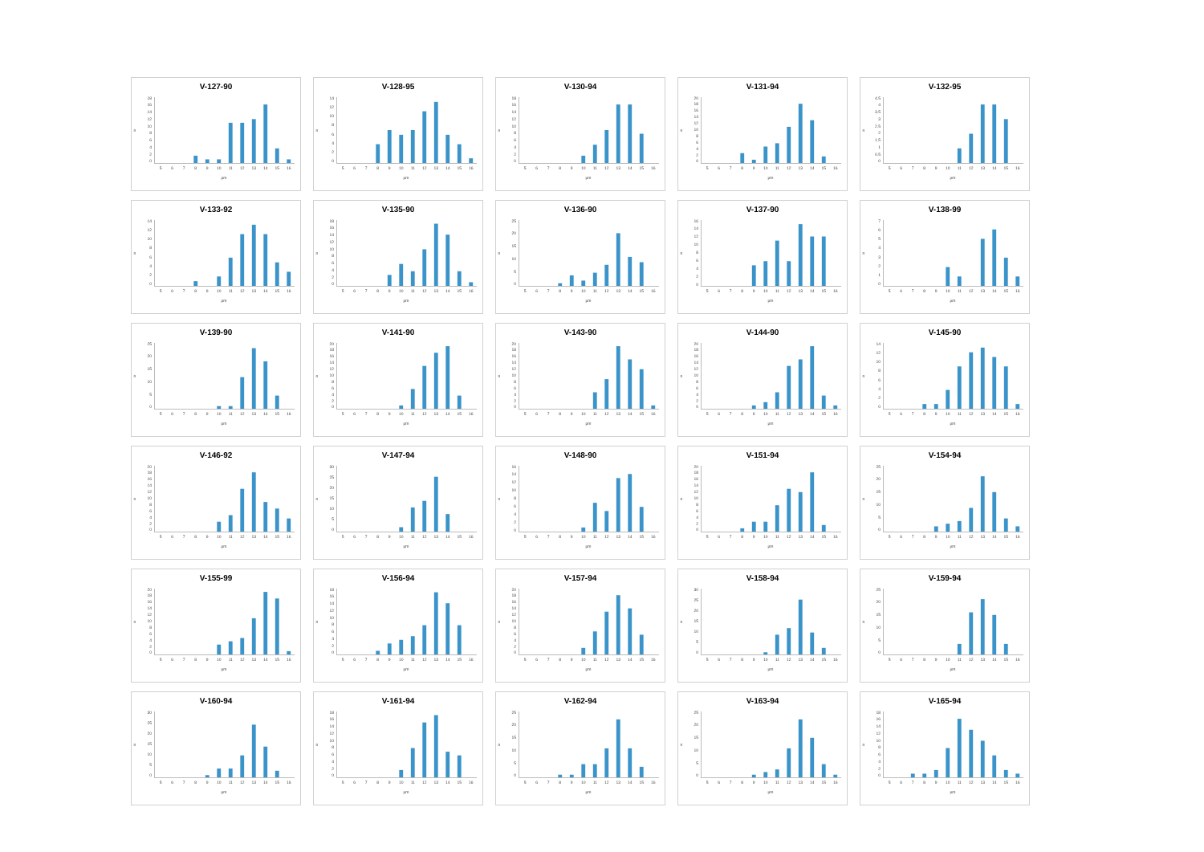V-127-90
n
18
16
14
12
10
86420
56789 10 11 12 13 14 15 16
µm
V-128-95
n
14
12
10
86420
56789 10 11 12 13 14 15 16
µm
V-130-94
n
18
16
14
12
10
86420
56789 10 11 12 13 14 15 16
µm
V-131-94
n
20
18
16
14
12
10
86420
56789 10 11 12 13 14 15 16
µm
V-132-95
n
4.5
4
3.5
3
2.5
2
1.5
1
0.5
0
56789 10 11 12 13 14 15 16
µm
V-133-92
n
14
12
10
86420
56789 10 11 12 13 14 15 16
µm
V-135-90
n
18
16
14
12
10
86420
56789 10 11 12 13 14 15 16
µm
V-136-90
n
25
20
15
10
50
56789 10 11 12 13 14 15 16
µm
V-137-90
n
16
14
12
10
86420
56789 10 11 12 13 14 15 16
µm
V-138-99
n
76543210
56789 10 11 12 13 14 15 16
µm
V-139-90
n
25
20
15
10
50
56789 10 11 12 13 14 15 16
µm
V-141-90
n
20
18
16
14
12
10
86420
56789 10 11 12 13 14 15 16
µm
V-143-90
n
20
18
16
14
12
10
86420
56789 10 11 12 13 14 15 16
µm
V-144-90
n
20
18
16
14
12
10
86420
56789 10 11 12 13 14 15 16
µm
V-145-90
n
14
12
10
86420
56789 10 11 12 13 14 15 16
µm
V-146-92
n
20
18
16
14
12
10
86420
56789 10 11 12 13 14 15 16
µm
V-147-94
n
30
25
20
15
10
50
56789 10 11 12 13 14 15 16
µm
V-148-90
n
16
14
12
10
86420
56789 10 11 12 13 14 15 16
µm
V-151-94
n
20
18
16
14
12
10
86420
56789 10 11 12 13 14 15 16
µm
V-154-94
n
25
20
15
10
50
56789 10 11 12 13 14 15 16
µm
V-155-99
n
20
18
16
14
12
10
86420
56789 10 11 12 13 14 15 16
µm
V-156-94
n
18
16
14
12
10
86420
56789 10 11 12 13 14 15 16
µm
V-157-94
n
20
18
16
14
12
10
86420
56789 10 11 12 13 14 15 16
µm
V-158-94
n
30
25
20
15
10
50
56789 10 11 12 13 14 15 16
µm
V-159-94
n
25
20
15
10
50
56789 10 11 12 13 14 15 16
µm
V-160-94
n
30
25
20
15
10
50
56789 10 11 12 13 14 15 16
µm
V-161-94
n
18
16
14
12
10
86420
56789 10 11 12 13 14 15 16
µm
V-162-94
n
25
20
15
10
50
56789 10 11 12 13 14 15 16
µm
V-163-94
n
25
20
15
10
50
56789 10 11 12 13 14 15 16
µm
V-165-94
n
18
16
14
12
10
86420
56789 10 11 12 13 14 15 16
µm